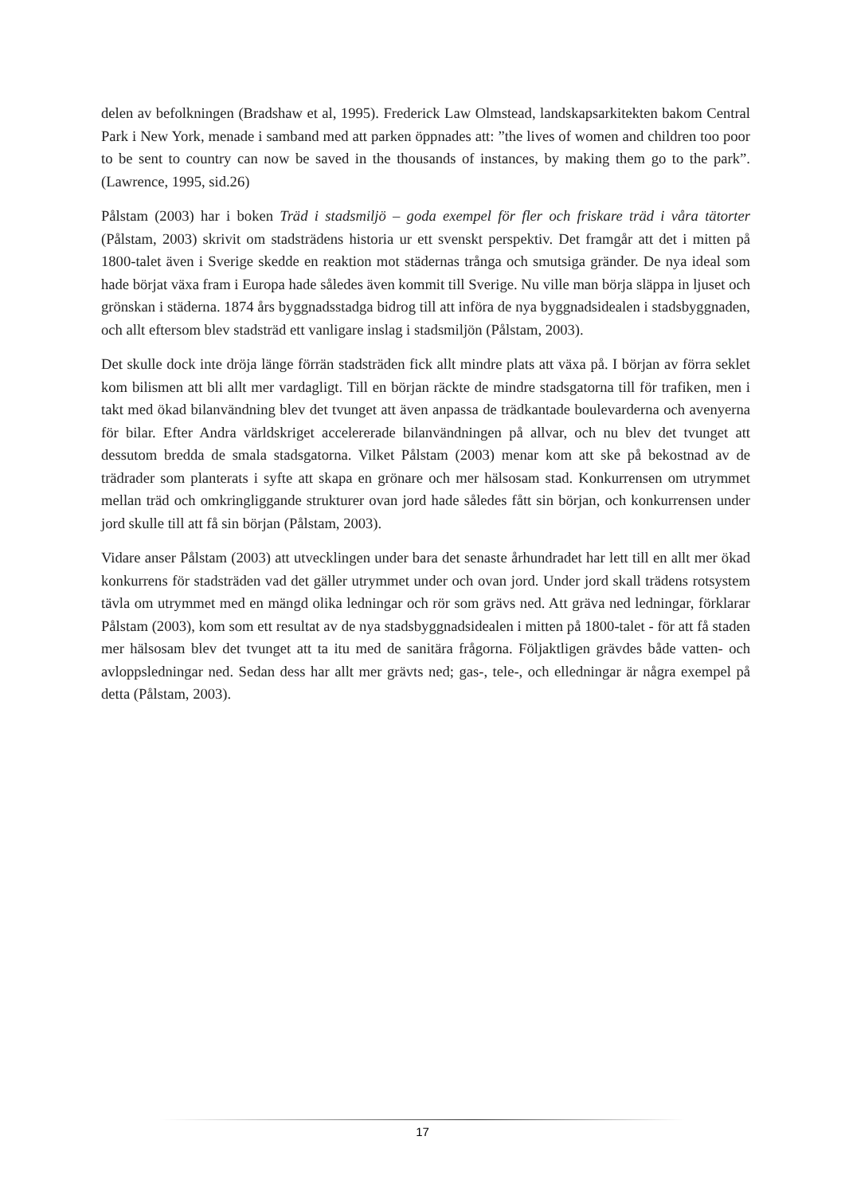delen av befolkningen (Bradshaw et al, 1995). Frederick Law Olmstead, landskapsarkitekten bakom Central Park i New York, menade i samband med att parken öppnades att: ”the lives of women and children too poor to be sent to country can now be saved in the thousands of instances, by making them go to the park”. (Lawrence, 1995, sid.26)
Pålstam (2003) har i boken Träd i stadsmiljö – goda exempel för fler och friskare träd i våra tätorter (Pålstam, 2003) skrivit om stadsträdens historia ur ett svenskt perspektiv. Det framgår att det i mitten på 1800-talet även i Sverige skedde en reaktion mot städernas trånga och smutsiga gränder. De nya ideal som hade börjat växa fram i Europa hade således även kommit till Sverige. Nu ville man börja släppa in ljuset och grönskan i städerna. 1874 års byggnadsstadga bidrog till att införa de nya byggnadsidealen i stadsbyggnaden, och allt eftersom blev stadsträd ett vanligare inslag i stadsmiljön (Pålstam, 2003).
Det skulle dock inte dröja länge förrän stadsträden fick allt mindre plats att växa på. I början av förra seklet kom bilismen att bli allt mer vardagligt. Till en början räckte de mindre stadsgatorna till för trafiken, men i takt med ökad bilanvändning blev det tvunget att även anpassa de trädkantade boulevarderna och avenyerna för bilar. Efter Andra världskriget accelererade bilanvändningen på allvar, och nu blev det tvunget att dessutom bredda de smala stadsgatorna. Vilket Pålstam (2003) menar kom att ske på bekostnad av de trädrader som planterats i syfte att skapa en grönare och mer hälsosam stad. Konkurrensen om utrymmet mellan träd och omkringliggande strukturer ovan jord hade således fått sin början, och konkurrensen under jord skulle till att få sin början (Pålstam, 2003).
Vidare anser Pålstam (2003) att utvecklingen under bara det senaste århundradet har lett till en allt mer ökad konkurrens för stadsträden vad det gäller utrymmet under och ovan jord. Under jord skall trädens rotsystem tävla om utrymmet med en mängd olika ledningar och rör som grävs ned. Att gräva ned ledningar, förklarar Pålstam (2003), kom som ett resultat av de nya stadsbyggnadsidealen i mitten på 1800-talet - för att få staden mer hälsosam blev det tvunget att ta itu med de sanitära frågorna. Följaktligen grävdes både vatten- och avloppsledningar ned. Sedan dess har allt mer grävts ned; gas-, tele-, och elledningar är några exempel på detta (Pålstam, 2003).
17